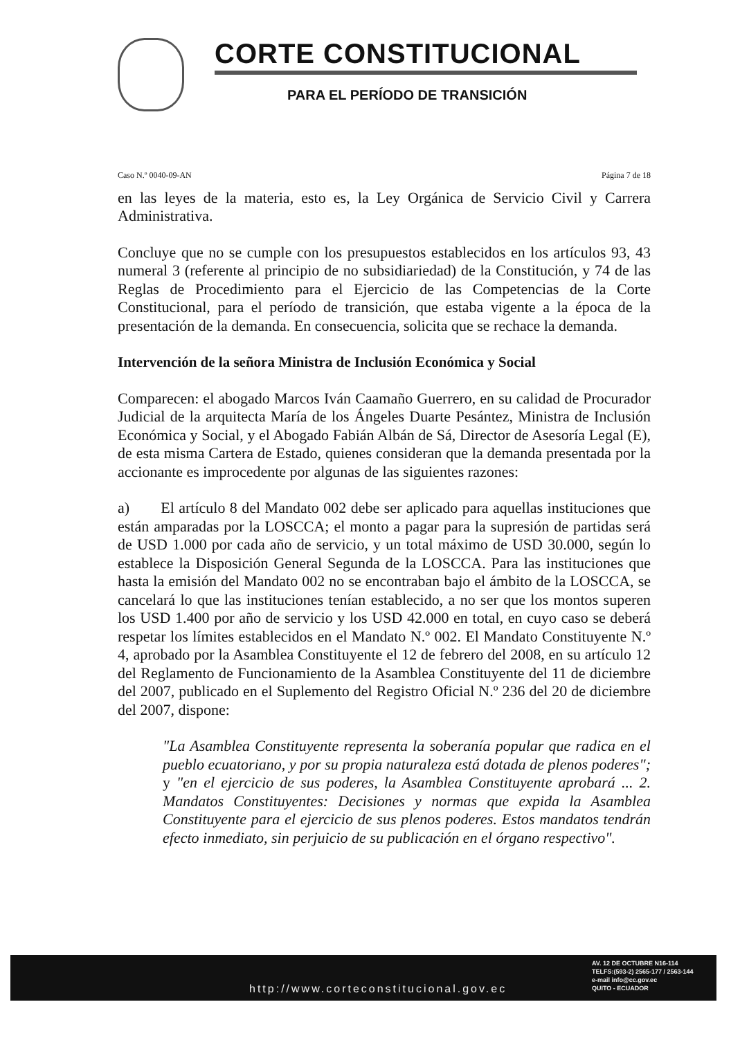CORTE CONSTITUCIONAL
PARA EL PERÍODO DE TRANSICIÓN
Caso N.º 0040-09-AN Página 7 de 18
en las leyes de la materia, esto es, la Ley Orgánica de Servicio Civil y Carrera Administrativa.
Concluye que no se cumple con los presupuestos establecidos en los artículos 93, 43 numeral 3 (referente al principio de no subsidiariedad) de la Constitución, y 74 de las Reglas de Procedimiento para el Ejercicio de las Competencias de la Corte Constitucional, para el período de transición, que estaba vigente a la época de la presentación de la demanda. En consecuencia, solicita que se rechace la demanda.
Intervención de la señora Ministra de Inclusión Económica y Social
Comparecen: el abogado Marcos Iván Caamaño Guerrero, en su calidad de Procurador Judicial de la arquitecta María de los Ángeles Duarte Pesántez, Ministra de Inclusión Económica y Social, y el Abogado Fabián Albán de Sá, Director de Asesoría Legal (E), de esta misma Cartera de Estado, quienes consideran que la demanda presentada por la accionante es improcedente por algunas de las siguientes razones:
a) El artículo 8 del Mandato 002 debe ser aplicado para aquellas instituciones que están amparadas por la LOSCCA; el monto a pagar para la supresión de partidas será de USD 1.000 por cada año de servicio, y un total máximo de USD 30.000, según lo establece la Disposición General Segunda de la LOSCCA. Para las instituciones que hasta la emisión del Mandato 002 no se encontraban bajo el ámbito de la LOSCCA, se cancelará lo que las instituciones tenían establecido, a no ser que los montos superen los USD 1.400 por año de servicio y los USD 42.000 en total, en cuyo caso se deberá respetar los límites establecidos en el Mandato N.º 002. El Mandato Constituyente N.º 4, aprobado por la Asamblea Constituyente el 12 de febrero del 2008, en su artículo 12 del Reglamento de Funcionamiento de la Asamblea Constituyente del 11 de diciembre del 2007, publicado en el Suplemento del Registro Oficial N.º 236 del 20 de diciembre del 2007, dispone:
"La Asamblea Constituyente representa la soberanía popular que radica en el pueblo ecuatoriano, y por su propia naturaleza está dotada de plenos poderes"; y "en el ejercicio de sus poderes, la Asamblea Constituyente aprobará ... 2. Mandatos Constituyentes: Decisiones y normas que expida la Asamblea Constituyente para el ejercicio de sus plenos poderes. Estos mandatos tendrán efecto inmediato, sin perjuicio de su publicación en el órgano respectivo".
http://www.corteconstitucional.gov.ec
AV. 12 DE OCTUBRE N16-114
TELFS:(593-2) 2565-177 / 2563-144
e-mail info@cc.gov.ec
QUITO - ECUADOR